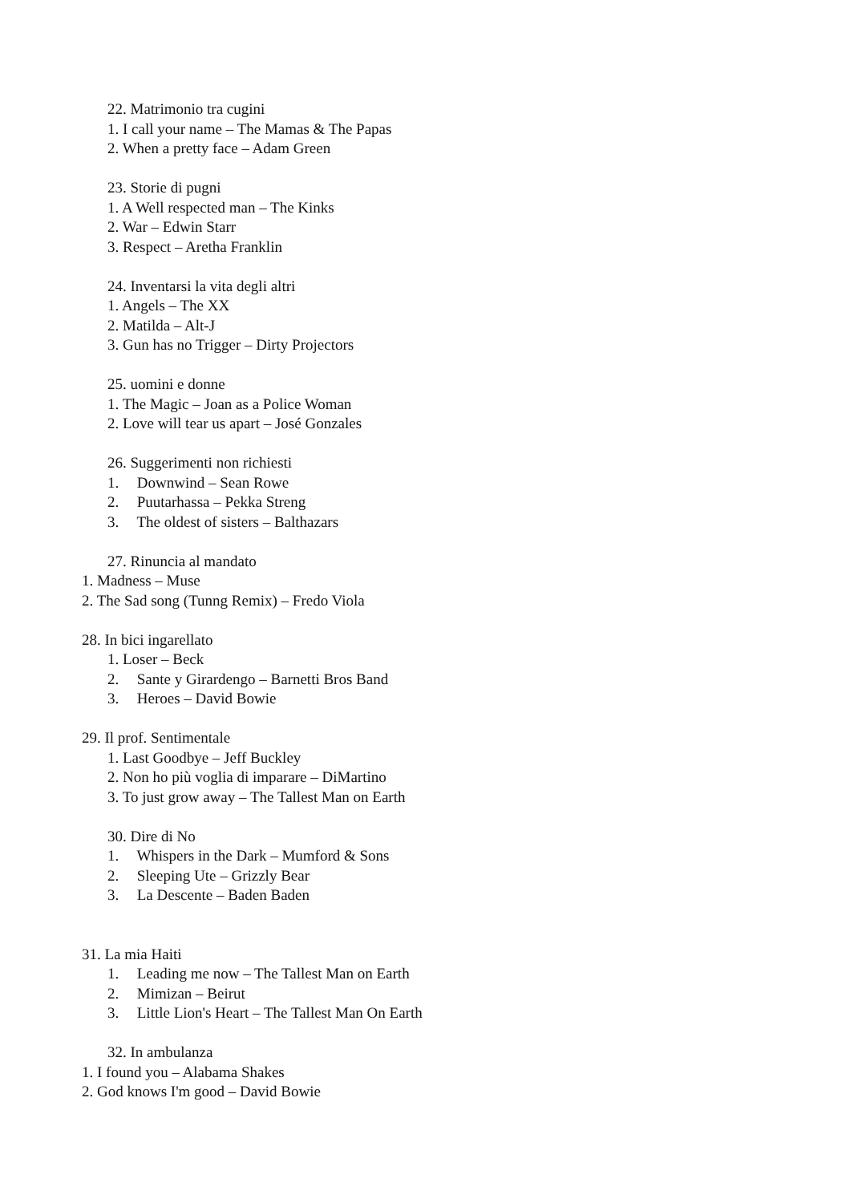22. Matrimonio tra cugini
1. I call your name – The Mamas & The Papas
2. When a pretty face – Adam Green
23. Storie di pugni
1. A Well respected man – The Kinks
2. War – Edwin Starr
3. Respect – Aretha Franklin
24. Inventarsi la vita degli altri
1. Angels – The XX
2. Matilda – Alt-J
3. Gun has no Trigger – Dirty Projectors
25. uomini e donne
1. The Magic – Joan as a Police Woman
2. Love will tear us apart – José Gonzales
26. Suggerimenti non richiesti
1. Downwind – Sean Rowe
2. Puutarhassa – Pekka Streng
3. The oldest of sisters – Balthazars
27. Rinuncia al mandato
1. Madness – Muse
2. The Sad song (Tunng Remix) – Fredo Viola
28. In bici ingarellato
1. Loser – Beck
2. Sante y Girardengo – Barnetti Bros Band
3. Heroes – David Bowie
29. Il prof. Sentimentale
1. Last Goodbye – Jeff Buckley
2. Non ho più voglia di imparare – DiMartino
3. To just grow away – The Tallest Man on Earth
30. Dire di No
1. Whispers in the Dark – Mumford & Sons
2. Sleeping Ute – Grizzly Bear
3. La Descente – Baden Baden
31. La mia Haiti
1. Leading me now – The Tallest Man on Earth
2. Mimizan – Beirut
3. Little Lion's Heart – The Tallest Man On Earth
32. In ambulanza
1. I found you – Alabama Shakes
2. God knows I'm good – David Bowie